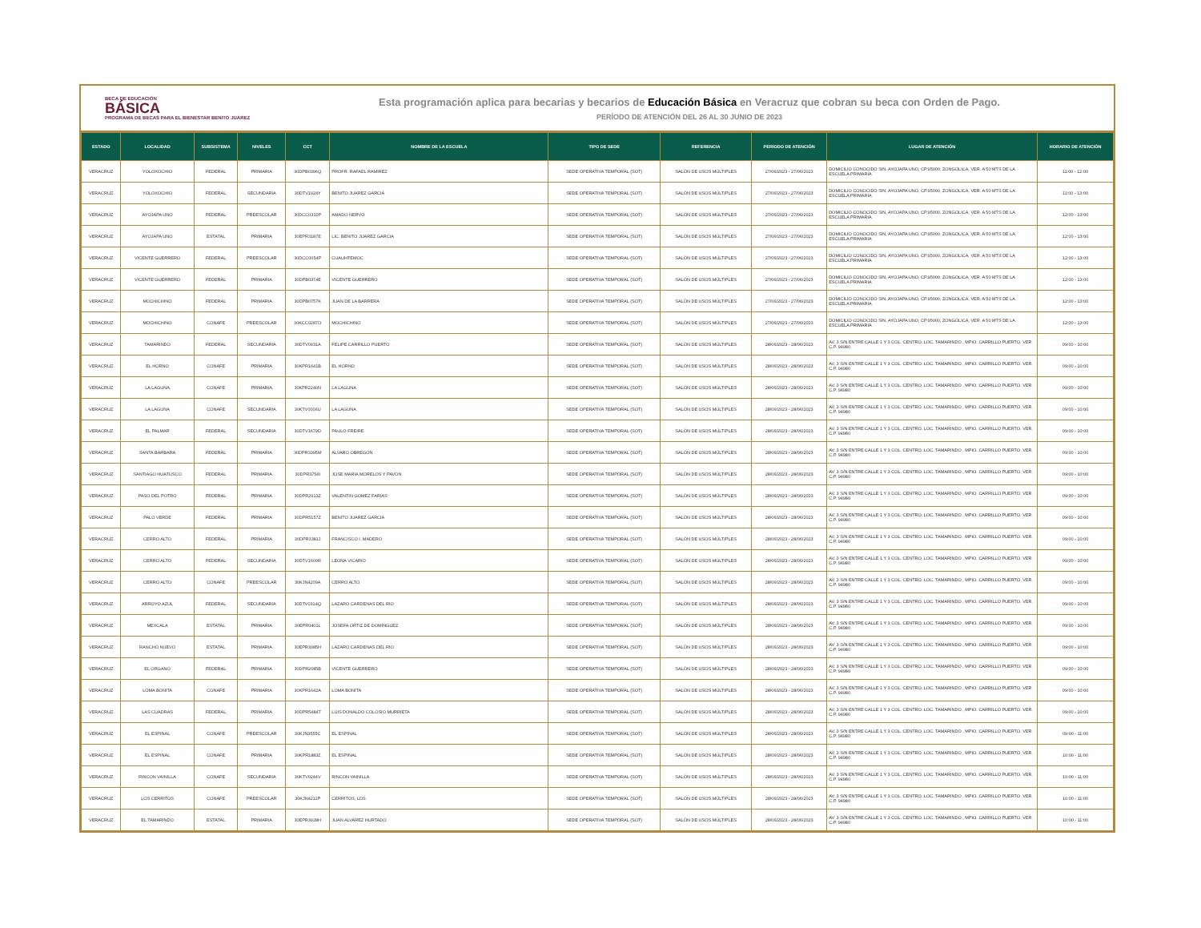BECA DE EDUCACIÓN
BÁSICA
PROGRAMA DE BECAS PARA EL BIENESTAR BENITO JUÁREZ
Esta programación aplica para becarias y becarios de Educación Básica en Veracruz que cobran su beca con Orden de Pago.
PERÍODO DE ATENCIÓN DEL 26 AL 30 JUNIO DE 2023
| ESTADO | LOCALIDAD | SUBSISTEMA | NIVELES | CCT | NOMBRE DE LA ESCUELA | TIPO DE SEDE | REFERENCIA | PERIODO DE ATENCIÓN | LUGAR DE ATENCIÓN | HORARIO DE ATENCIÓN |
| --- | --- | --- | --- | --- | --- | --- | --- | --- | --- | --- |
| VERACRUZ | YOLOXOCHIO | FEDERAL | PRIMARIA | 30DPB0396Q | PROFR. RAFAEL RAMIREZ | SEDE OPERATIVA TEMPORAL (SOT) | SALÓN DE USOS MÚLTIPLES | 27/06/2023 - 27/06/2023 | DOMICILIO CONOCIDO S/N, AYOJAPA UNO, CP.95000, ZONGOLICA, VER. A 50 MTS DE LA ESCUELA PRIMARIA | 11:00 - 12:00 |
| VERACRUZ | YOLOXOCHIO | FEDERAL | SECUNDARIA | 30DTV1924Y | BENITO JUAREZ GARCIA | SEDE OPERATIVA TEMPORAL (SOT) | SALÓN DE USOS MÚLTIPLES | 27/06/2023 - 27/06/2023 | DOMICILIO CONOCIDO S/N, AYOJAPA UNO, CP.95000, ZONGOLICA, VER. A 50 MTS DE LA ESCUELA PRIMARIA | 11:00 - 13:00 |
| VERACRUZ | AYOJAPA UNO | FEDERAL | PREESCOLAR | 30DCC0310P | AMADO NERVO | SEDE OPERATIVA TEMPORAL (SOT) | SALÓN DE USOS MÚLTIPLES | 27/06/2023 - 27/06/2023 | DOMICILIO CONOCIDO S/N, AYOJAPA UNO, CP.95000, ZONGOLICA, VER. A 50 MTS DE LA ESCUELA PRIMARIA | 12:00 - 13:00 |
| VERACRUZ | AYOJAPA UNO | ESTATAL | PRIMARIA | 30EPR3187E | LIC. BENITO JUAREZ GARCIA | SEDE OPERATIVA TEMPORAL (SOT) | SALÓN DE USOS MÚLTIPLES | 27/06/2023 - 27/06/2023 | DOMICILIO CONOCIDO S/N, AYOJAPA UNO, CP.95000, ZONGOLICA, VER. A 50 MTS DE LA ESCUELA PRIMARIA | 12:00 - 13:00 |
| VERACRUZ | VICENTE GUERRERO | FEDERAL | PREESCOLAR | 30DCC0054P | CUAUHTEMOC | SEDE OPERATIVA TEMPORAL (SOT) | SALÓN DE USOS MÚLTIPLES | 27/06/2023 - 27/06/2023 | DOMICILIO CONOCIDO S/N, AYOJAPA UNO, CP.95000, ZONGOLICA, VER. A 50 MTS DE LA ESCUELA PRIMARIA | 12:00 - 13:00 |
| VERACRUZ | VICENTE GUERRERO | FEDERAL | PRIMARIA | 30DPB0374E | VICENTE GUERRERO | SEDE OPERATIVA TEMPORAL (SOT) | SALÓN DE USOS MÚLTIPLES | 27/06/2023 - 27/06/2023 | DOMICILIO CONOCIDO S/N, AYOJAPA UNO, CP.95000, ZONGOLICA, VER. A 50 MTS DE LA ESCUELA PRIMARIA | 12:00 - 13:00 |
| VERACRUZ | MOCHICHINO | FEDERAL | PRIMARIA | 30DPB0757K | JUAN DE LA BARRERA | SEDE OPERATIVA TEMPORAL (SOT) | SALÓN DE USOS MÚLTIPLES | 27/06/2023 - 27/06/2023 | DOMICILIO CONOCIDO S/N, AYOJAPA UNO, CP.95000, ZONGOLICA, VER. A 50 MTS DE LA ESCUELA PRIMARIA | 12:00 - 13:00 |
| VERACRUZ | MOCHICHINO | CONAFE | PREESCOLAR | 30KCC0287O | MOCHICHINO | SEDE OPERATIVA TEMPORAL (SOT) | SALÓN DE USOS MÚLTIPLES | 27/06/2023 - 27/06/2023 | DOMICILIO CONOCIDO S/N, AYOJAPA UNO, CP.95000, ZONGOLICA, VER. A 50 MTS DE LA ESCUELA PRIMARIA | 12:00 - 13:00 |
| VERACRUZ | TAMARINDO | FEDERAL | SECUNDARIA | 30DTV0931A | FELIPE CARRILLO PUERTO | SEDE OPERATIVA TEMPORAL (SOT) | SALÓN DE USOS MÚLTIPLES | 28/06/2023 - 28/06/2023 | AV. 3 S/N ENTRE CALLE 1 Y 3 COL. CENTRO. LOC. TAMARINDO , MPIO. CARRILLO PUERTO. VER. C.P. 94980 | 09:00 - 10:00 |
| VERACRUZ | EL HORNO | CONAFE | PRIMARIA | 30KPR1641B | EL HORNO | SEDE OPERATIVA TEMPORAL (SOT) | SALÓN DE USOS MÚLTIPLES | 28/06/2023 - 28/06/2023 | AV. 3 S/N ENTRE CALLE 1 Y 3 COL. CENTRO. LOC. TAMARINDO , MPIO. CARRILLO PUERTO. VER. C.P. 94980 | 09:00 - 10:00 |
| VERACRUZ | LA LAGUNA | CONAFE | PRIMARIA | 30KPR2240N | LA LAGUNA | SEDE OPERATIVA TEMPORAL (SOT) | SALÓN DE USOS MÚLTIPLES | 28/06/2023 - 28/06/2023 | AV. 3 S/N ENTRE CALLE 1 Y 3 COL. CENTRO. LOC. TAMARINDO , MPIO. CARRILLO PUERTO. VER. C.P. 94980 | 09:00 - 10:00 |
| VERACRUZ | LA LAGUNA | CONAFE | SECUNDARIA | 30KTV0006U | LA LAGUNA | SEDE OPERATIVA TEMPORAL (SOT) | SALÓN DE USOS MÚLTIPLES | 28/06/2023 - 28/06/2023 | AV. 3 S/N ENTRE CALLE 1 Y 3 COL. CENTRO. LOC. TAMARINDO , MPIO. CARRILLO PUERTO. VER. C.P. 94980 | 09:00 - 10:00 |
| VERACRUZ | EL PALMAR | FEDERAL | SECUNDARIA | 30DTV1679D | PAULO FREIRE | SEDE OPERATIVA TEMPORAL (SOT) | SALÓN DE USOS MÚLTIPLES | 28/06/2023 - 28/06/2023 | AV. 3 S/N ENTRE CALLE 1 Y 3 COL. CENTRO. LOC. TAMARINDO , MPIO. CARRILLO PUERTO. VER. C.P. 94980 | 09:00 - 10:00 |
| VERACRUZ | SANTA BARBARA | FEDERAL | PRIMARIA | 30DPR3395M | ALVARO OBREGON | SEDE OPERATIVA TEMPORAL (SOT) | SALÓN DE USOS MÚLTIPLES | 28/06/2023 - 28/06/2023 | AV. 3 S/N ENTRE CALLE 1 Y 3 COL. CENTRO. LOC. TAMARINDO , MPIO. CARRILLO PUERTO. VER. C.P. 94980 | 09:00 - 10:00 |
| VERACRUZ | SANTIAGO HUATUSCO | FEDERAL | PRIMARIA | 30DPR3754I | JOSE MARIA MORELOS Y PAVON | SEDE OPERATIVA TEMPORAL (SOT) | SALÓN DE USOS MÚLTIPLES | 28/06/2023 - 28/06/2023 | AV. 3 S/N ENTRE CALLE 1 Y 3 COL. CENTRO. LOC. TAMARINDO , MPIO. CARRILLO PUERTO. VER. C.P. 94980 | 09:00 - 10:00 |
| VERACRUZ | PASO DEL POTRO | FEDERAL | PRIMARIA | 30DPR2913Z | VALENTIN GOMEZ FARIAS | SEDE OPERATIVA TEMPORAL (SOT) | SALÓN DE USOS MÚLTIPLES | 28/06/2023 - 28/06/2023 | AV. 3 S/N ENTRE CALLE 1 Y 3 COL. CENTRO. LOC. TAMARINDO , MPIO. CARRILLO PUERTO. VER. C.P. 94980 | 09:00 - 10:00 |
| VERACRUZ | PALO VERDE | FEDERAL | PRIMARIA | 30DPR5157Z | BENITO JUAREZ GARCIA | SEDE OPERATIVA TEMPORAL (SOT) | SALÓN DE USOS MÚLTIPLES | 28/06/2023 - 28/06/2023 | AV. 3 S/N ENTRE CALLE 1 Y 3 COL. CENTRO. LOC. TAMARINDO , MPIO. CARRILLO PUERTO. VER. C.P. 94980 | 09:00 - 10:00 |
| VERACRUZ | CERRO ALTO | FEDERAL | PRIMARIA | 30DPR3381J | FRANCISCO I. MADERO | SEDE OPERATIVA TEMPORAL (SOT) | SALÓN DE USOS MÚLTIPLES | 28/06/2023 - 28/06/2023 | AV. 3 S/N ENTRE CALLE 1 Y 3 COL. CENTRO. LOC. TAMARINDO , MPIO. CARRILLO PUERTO. VER. C.P. 94980 | 09:00 - 10:00 |
| VERACRUZ | CERRO ALTO | FEDERAL | SECUNDARIA | 30DTV1600R | LEONA VICARIO | SEDE OPERATIVA TEMPORAL (SOT) | SALÓN DE USOS MÚLTIPLES | 28/06/2023 - 28/06/2023 | AV. 3 S/N ENTRE CALLE 1 Y 3 COL. CENTRO. LOC. TAMARINDO , MPIO. CARRILLO PUERTO. VER. C.P. 94980 | 09:00 - 10:00 |
| VERACRUZ | CERRO ALTO | CONAFE | PREESCOLAR | 30KJN4209A | CERRO ALTO | SEDE OPERATIVA TEMPORAL (SOT) | SALÓN DE USOS MÚLTIPLES | 28/06/2023 - 28/06/2023 | AV. 3 S/N ENTRE CALLE 1 Y 3 COL. CENTRO. LOC. TAMARINDO , MPIO. CARRILLO PUERTO. VER. C.P. 94980 | 09:00 - 10:00 |
| VERACRUZ | ARROYO AZUL | FEDERAL | SECUNDARIA | 30DTV0314Q | LAZARO CARDENAS DEL RIO | SEDE OPERATIVA TEMPORAL (SOT) | SALÓN DE USOS MÚLTIPLES | 28/06/2023 - 28/06/2023 | AV. 3 S/N ENTRE CALLE 1 Y 3 COL. CENTRO. LOC. TAMARINDO , MPIO. CARRILLO PUERTO. VER. C.P. 94980 | 09:00 - 10:00 |
| VERACRUZ | MEXCALA | ESTATAL | PRIMARIA | 30EPR0401L | JOSEFA ORTIZ DE DOMINGUEZ | SEDE OPERATIVA TEMPORAL (SOT) | SALÓN DE USOS MÚLTIPLES | 28/06/2023 - 28/06/2023 | AV. 3 S/N ENTRE CALLE 1 Y 3 COL. CENTRO. LOC. TAMARINDO , MPIO. CARRILLO PUERTO. VER. C.P. 94980 | 09:00 - 10:00 |
| VERACRUZ | RANCHO NUEVO | ESTATAL | PRIMARIA | 30EPR3085H | LAZARO CARDENAS DEL RIO | SEDE OPERATIVA TEMPORAL (SOT) | SALÓN DE USOS MÚLTIPLES | 28/06/2023 - 28/06/2023 | AV. 3 S/N ENTRE CALLE 1 Y 3 COL. CENTRO. LOC. TAMARINDO , MPIO. CARRILLO PUERTO. VER. C.P. 94980 | 09:00 - 10:00 |
| VERACRUZ | EL ORGANO | FEDERAL | PRIMARIA | 30DPR2085B | VICENTE GUERRERO | SEDE OPERATIVA TEMPORAL (SOT) | SALÓN DE USOS MÚLTIPLES | 28/06/2023 - 28/06/2023 | AV. 3 S/N ENTRE CALLE 1 Y 3 COL. CENTRO. LOC. TAMARINDO , MPIO. CARRILLO PUERTO. VER. C.P. 94980 | 09:00 - 10:00 |
| VERACRUZ | LOMA BONITA | CONAFE | PRIMARIA | 30KPR1642A | LOMA BONITA | SEDE OPERATIVA TEMPORAL (SOT) | SALÓN DE USOS MÚLTIPLES | 28/06/2023 - 28/06/2023 | AV. 3 S/N ENTRE CALLE 1 Y 3 COL. CENTRO. LOC. TAMARINDO , MPIO. CARRILLO PUERTO. VER. C.P. 94980 | 09:00 - 10:00 |
| VERACRUZ | LAS CUADRAS | FEDERAL | PRIMARIA | 30DPR5484T | LUIS DONALDO COLOSIO MURRIETA | SEDE OPERATIVA TEMPORAL (SOT) | SALÓN DE USOS MÚLTIPLES | 28/06/2023 - 28/06/2023 | AV. 3 S/N ENTRE CALLE 1 Y 3 COL. CENTRO. LOC. TAMARINDO , MPIO. CARRILLO PUERTO. VER. C.P. 94980 | 09:00 - 10:00 |
| VERACRUZ | EL ESPINAL | CONAFE | PREESCOLAR | 30KJN3555C | EL ESPINAL | SEDE OPERATIVA TEMPORAL (SOT) | SALÓN DE USOS MÚLTIPLES | 28/06/2023 - 28/06/2023 | AV. 3 S/N ENTRE CALLE 1 Y 3 COL. CENTRO. LOC. TAMARINDO , MPIO. CARRILLO PUERTO. VER. C.P. 94980 | 09:00 - 11:00 |
| VERACRUZ | EL ESPINAL | CONAFE | PRIMARIA | 30KPR1883Z | EL ESPINAL | SEDE OPERATIVA TEMPORAL (SOT) | SALÓN DE USOS MÚLTIPLES | 28/06/2023 - 28/06/2023 | AV. 3 S/N ENTRE CALLE 1 Y 3 COL. CENTRO. LOC. TAMARINDO , MPIO. CARRILLO PUERTO. VER. C.P. 94980 | 10:00 - 11:00 |
| VERACRUZ | RINCON VAINILLA | CONAFE | SECUNDARIA | 30KTV0244V | RINCON VAINILLA | SEDE OPERATIVA TEMPORAL (SOT) | SALÓN DE USOS MÚLTIPLES | 28/06/2023 - 28/06/2023 | AV. 3 S/N ENTRE CALLE 1 Y 3 COL. CENTRO. LOC. TAMARINDO , MPIO. CARRILLO PUERTO. VER. C.P. 94980 | 10:00 - 11:00 |
| VERACRUZ | LOS CERRITOS | CONAFE | PREESCOLAR | 30KJN4211P | CERRITOS, LOS | SEDE OPERATIVA TEMPORAL (SOT) | SALÓN DE USOS MÚLTIPLES | 28/06/2023 - 28/06/2023 | AV. 3 S/N ENTRE CALLE 1 Y 3 COL. CENTRO. LOC. TAMARINDO , MPIO. CARRILLO PUERTO. VER. C.P. 94980 | 10:00 - 11:00 |
| VERACRUZ | EL TAMARINDO | ESTATAL | PRIMARIA | 30EPR3928H | JUAN ALVAREZ HURTADO | SEDE OPERATIVA TEMPORAL (SOT) | SALÓN DE USOS MÚLTIPLES | 28/06/2023 - 28/06/2023 | AV. 3 S/N ENTRE CALLE 1 Y 3 COL. CENTRO. LOC. TAMARINDO , MPIO. CARRILLO PUERTO. VER. C.P. 94980 | 10:00 - 11:00 |